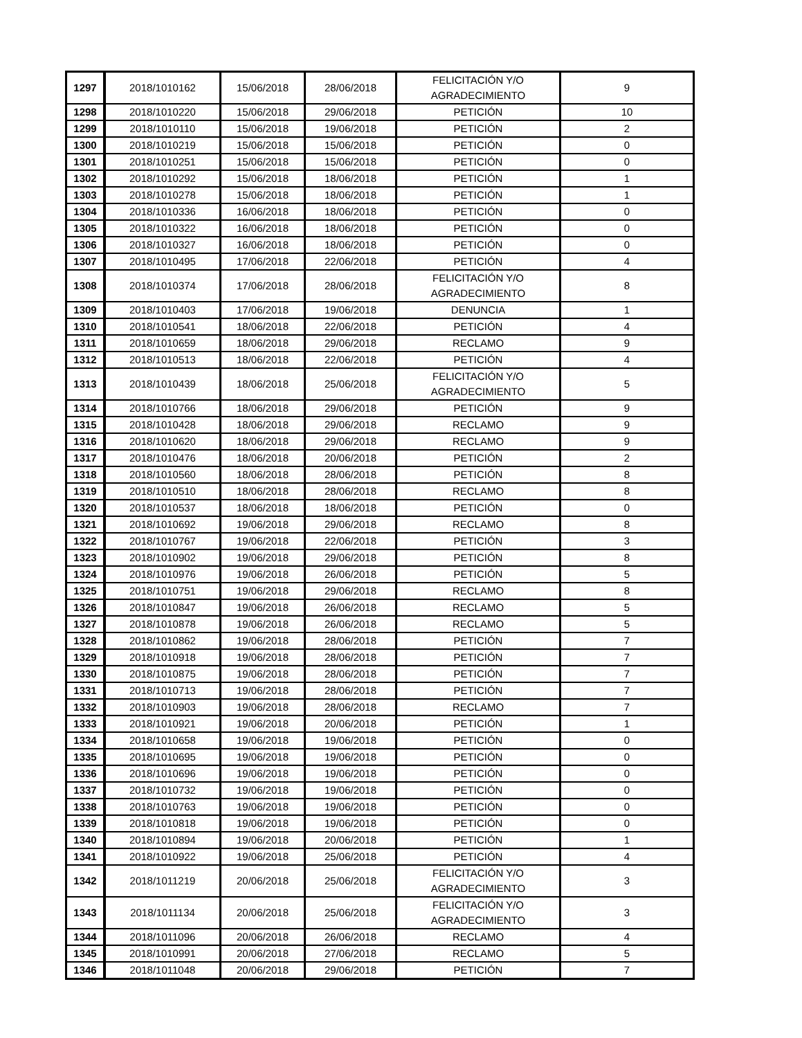| 1297 | 2018/1010162 | 15/06/2018 | 28/06/2018 | FELICITACIÓN Y/O AGRADECIMIENTO | 9 |
| 1298 | 2018/1010220 | 15/06/2018 | 29/06/2018 | PETICIÓN | 10 |
| 1299 | 2018/1010110 | 15/06/2018 | 19/06/2018 | PETICIÓN | 2 |
| 1300 | 2018/1010219 | 15/06/2018 | 15/06/2018 | PETICIÓN | 0 |
| 1301 | 2018/1010251 | 15/06/2018 | 15/06/2018 | PETICIÓN | 0 |
| 1302 | 2018/1010292 | 15/06/2018 | 18/06/2018 | PETICIÓN | 1 |
| 1303 | 2018/1010278 | 15/06/2018 | 18/06/2018 | PETICIÓN | 1 |
| 1304 | 2018/1010336 | 16/06/2018 | 18/06/2018 | PETICIÓN | 0 |
| 1305 | 2018/1010322 | 16/06/2018 | 18/06/2018 | PETICIÓN | 0 |
| 1306 | 2018/1010327 | 16/06/2018 | 18/06/2018 | PETICIÓN | 0 |
| 1307 | 2018/1010495 | 17/06/2018 | 22/06/2018 | PETICIÓN | 4 |
| 1308 | 2018/1010374 | 17/06/2018 | 28/06/2018 | FELICITACIÓN Y/O AGRADECIMIENTO | 8 |
| 1309 | 2018/1010403 | 17/06/2018 | 19/06/2018 | DENUNCIA | 1 |
| 1310 | 2018/1010541 | 18/06/2018 | 22/06/2018 | PETICIÓN | 4 |
| 1311 | 2018/1010659 | 18/06/2018 | 29/06/2018 | RECLAMO | 9 |
| 1312 | 2018/1010513 | 18/06/2018 | 22/06/2018 | PETICIÓN | 4 |
| 1313 | 2018/1010439 | 18/06/2018 | 25/06/2018 | FELICITACIÓN Y/O AGRADECIMIENTO | 5 |
| 1314 | 2018/1010766 | 18/06/2018 | 29/06/2018 | PETICIÓN | 9 |
| 1315 | 2018/1010428 | 18/06/2018 | 29/06/2018 | RECLAMO | 9 |
| 1316 | 2018/1010620 | 18/06/2018 | 29/06/2018 | RECLAMO | 9 |
| 1317 | 2018/1010476 | 18/06/2018 | 20/06/2018 | PETICIÓN | 2 |
| 1318 | 2018/1010560 | 18/06/2018 | 28/06/2018 | PETICIÓN | 8 |
| 1319 | 2018/1010510 | 18/06/2018 | 28/06/2018 | RECLAMO | 8 |
| 1320 | 2018/1010537 | 18/06/2018 | 18/06/2018 | PETICIÓN | 0 |
| 1321 | 2018/1010692 | 19/06/2018 | 29/06/2018 | RECLAMO | 8 |
| 1322 | 2018/1010767 | 19/06/2018 | 22/06/2018 | PETICIÓN | 3 |
| 1323 | 2018/1010902 | 19/06/2018 | 29/06/2018 | PETICIÓN | 8 |
| 1324 | 2018/1010976 | 19/06/2018 | 26/06/2018 | PETICIÓN | 5 |
| 1325 | 2018/1010751 | 19/06/2018 | 29/06/2018 | RECLAMO | 8 |
| 1326 | 2018/1010847 | 19/06/2018 | 26/06/2018 | RECLAMO | 5 |
| 1327 | 2018/1010878 | 19/06/2018 | 26/06/2018 | RECLAMO | 5 |
| 1328 | 2018/1010862 | 19/06/2018 | 28/06/2018 | PETICIÓN | 7 |
| 1329 | 2018/1010918 | 19/06/2018 | 28/06/2018 | PETICIÓN | 7 |
| 1330 | 2018/1010875 | 19/06/2018 | 28/06/2018 | PETICIÓN | 7 |
| 1331 | 2018/1010713 | 19/06/2018 | 28/06/2018 | PETICIÓN | 7 |
| 1332 | 2018/1010903 | 19/06/2018 | 28/06/2018 | RECLAMO | 7 |
| 1333 | 2018/1010921 | 19/06/2018 | 20/06/2018 | PETICIÓN | 1 |
| 1334 | 2018/1010658 | 19/06/2018 | 19/06/2018 | PETICIÓN | 0 |
| 1335 | 2018/1010695 | 19/06/2018 | 19/06/2018 | PETICIÓN | 0 |
| 1336 | 2018/1010696 | 19/06/2018 | 19/06/2018 | PETICIÓN | 0 |
| 1337 | 2018/1010732 | 19/06/2018 | 19/06/2018 | PETICIÓN | 0 |
| 1338 | 2018/1010763 | 19/06/2018 | 19/06/2018 | PETICIÓN | 0 |
| 1339 | 2018/1010818 | 19/06/2018 | 19/06/2018 | PETICIÓN | 0 |
| 1340 | 2018/1010894 | 19/06/2018 | 20/06/2018 | PETICIÓN | 1 |
| 1341 | 2018/1010922 | 19/06/2018 | 25/06/2018 | PETICIÓN | 4 |
| 1342 | 2018/1011219 | 20/06/2018 | 25/06/2018 | FELICITACIÓN Y/O AGRADECIMIENTO | 3 |
| 1343 | 2018/1011134 | 20/06/2018 | 25/06/2018 | FELICITACIÓN Y/O AGRADECIMIENTO | 3 |
| 1344 | 2018/1011096 | 20/06/2018 | 26/06/2018 | RECLAMO | 4 |
| 1345 | 2018/1010991 | 20/06/2018 | 27/06/2018 | RECLAMO | 5 |
| 1346 | 2018/1011048 | 20/06/2018 | 29/06/2018 | PETICIÓN | 7 |